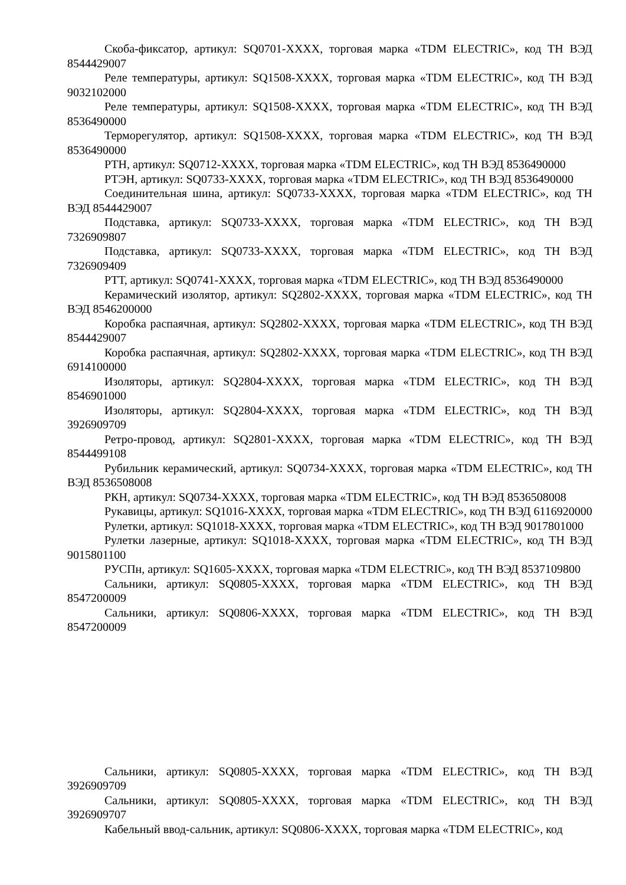Скоба-фиксатор, артикул: SQ0701-XXXX, торговая марка «TDM ELECTRIC», код ТН ВЭД 8544429007
Реле температуры, артикул: SQ1508-XXXX, торговая марка «TDM ELECTRIC», код ТН ВЭД 9032102000
Реле температуры, артикул: SQ1508-XXXX, торговая марка «TDM ELECTRIC», код ТН ВЭД 8536490000
Терморегулятор, артикул: SQ1508-XXXX, торговая марка «TDM ELECTRIC», код ТН ВЭД 8536490000
РТН, артикул: SQ0712-XXXX, торговая марка «TDM ELECTRIC», код ТН ВЭД 8536490000
РТЭН, артикул: SQ0733-XXXX, торговая марка «TDM ELECTRIC», код ТН ВЭД 8536490000
Соединительная шина, артикул: SQ0733-XXXX, торговая марка «TDM ELECTRIC», код ТН ВЭД 8544429007
Подставка, артикул: SQ0733-XXXX, торговая марка «TDM ELECTRIC», код ТН ВЭД 7326909807
Подставка, артикул: SQ0733-XXXX, торговая марка «TDM ELECTRIC», код ТН ВЭД 7326909409
РТТ, артикул: SQ0741-XXXX, торговая марка «TDM ELECTRIC», код ТН ВЭД 8536490000
Керамический изолятор, артикул: SQ2802-XXXX, торговая марка «TDM ELECTRIC», код ТН ВЭД 8546200000
Коробка распаячная, артикул: SQ2802-XXXX, торговая марка «TDM ELECTRIC», код ТН ВЭД 8544429007
Коробка распаячная, артикул: SQ2802-XXXX, торговая марка «TDM ELECTRIC», код ТН ВЭД 6914100000
Изоляторы, артикул: SQ2804-XXXX, торговая марка «TDM ELECTRIC», код ТН ВЭД 8546901000
Изоляторы, артикул: SQ2804-XXXX, торговая марка «TDM ELECTRIC», код ТН ВЭД 3926909709
Ретро-провод, артикул: SQ2801-XXXX, торговая марка «TDM ELECTRIC», код ТН ВЭД 8544499108
Рубильник керамический, артикул: SQ0734-XXXX, торговая марка «TDM ELECTRIC», код ТН ВЭД 8536508008
РКН, артикул: SQ0734-XXXX, торговая марка «TDM ELECTRIC», код ТН ВЭД 8536508008
Рукавицы, артикул: SQ1016-XXXX, торговая марка «TDM ELECTRIC», код ТН ВЭД 6116920000
Рулетки, артикул: SQ1018-XXXX, торговая марка «TDM ELECTRIC», код ТН ВЭД 9017801000
Рулетки лазерные, артикул: SQ1018-XXXX, торговая марка «TDM ELECTRIC», код ТН ВЭД 9015801100
РУСПн, артикул: SQ1605-XXXX, торговая марка «TDM ELECTRIC», код ТН ВЭД 8537109800
Сальники, артикул: SQ0805-XXXX, торговая марка «TDM ELECTRIC», код ТН ВЭД 8547200009
Сальники, артикул: SQ0806-XXXX, торговая марка «TDM ELECTRIC», код ТН ВЭД 8547200009
Сальники, артикул: SQ0805-XXXX, торговая марка «TDM ELECTRIC», код ТН ВЭД 3926909709
Сальники, артикул: SQ0805-XXXX, торговая марка «TDM ELECTRIC», код ТН ВЭД 3926909707
Кабельный ввод-сальник, артикул: SQ0806-XXXX, торговая марка «TDM ELECTRIC», код